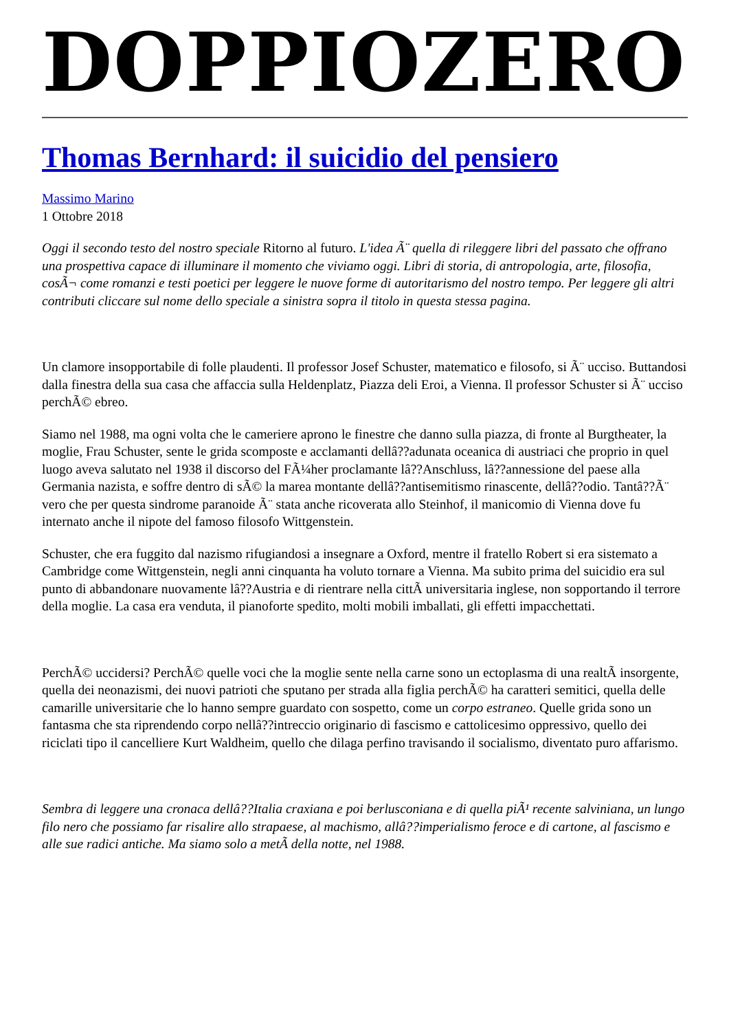DOPPIOZERO
Thomas Bernhard: il suicidio del pensiero
Massimo Marino
1 Ottobre 2018
Oggi il secondo testo del nostro speciale Ritorno al futuro. L'idea Ã¨ quella di rileggere libri del passato che offrano una prospettiva capace di illuminare il momento che viviamo oggi. Libri di storia, di antropologia, arte, filosofia, cosÃ¬ come romanzi e testi poetici per leggere le nuove forme di autoritarismo del nostro tempo. Per leggere gli altri contributi cliccare sul nome dello speciale a sinistra sopra il titolo in questa stessa pagina.
Un clamore insopportabile di folle plaudenti. Il professor Josef Schuster, matematico e filosofo, si Ã¨ ucciso. Buttandosi dalla finestra della sua casa che affaccia sulla Heldenplatz, Piazza deli Eroi, a Vienna. Il professor Schuster si Ã¨ ucciso perchÃ© ebreo.
Siamo nel 1988, ma ogni volta che le cameriere aprono le finestre che danno sulla piazza, di fronte al Burgtheater, la moglie, Frau Schuster, sente le grida scomposte e acclamanti dellâ??adunata oceanica di austriaci che proprio in quel luogo aveva salutato nel 1938 il discorso del FÃ¼her proclamante lâ??Anschluss, lâ??annessione del paese alla Germania nazista, e soffre dentro di sÃ© la marea montante dellâ??antisemitismo rinascente, dellâ??odio. Tantâ??Ã¨ vero che per questa sindrome paranoide Ã¨ stata anche ricoverata allo Steinhof, il manicomio di Vienna dove fu internato anche il nipote del famoso filosofo Wittgenstein.
Schuster, che era fuggito dal nazismo rifugiandosi a insegnare a Oxford, mentre il fratello Robert si era sistemato a Cambridge come Wittgenstein, negli anni cinquanta ha voluto tornare a Vienna. Ma subito prima del suicidio era sul punto di abbandonare nuovamente lâ??Austria e di rientrare nella cittÃ universitaria inglese, non sopportando il terrore della moglie. La casa era venduta, il pianoforte spedito, molti mobili imballati, gli effetti impacchettati.
PerchÃ© uccidersi? PerchÃ© quelle voci che la moglie sente nella carne sono un ectoplasma di una realtÃ insorgente, quella dei neonazismi, dei nuovi patrioti che sputano per strada alla figlia perchÃ© ha caratteri semitici, quella delle camarille universitarie che lo hanno sempre guardato con sospetto, come un corpo estraneo. Quelle grida sono un fantasma che sta riprendendo corpo nellâ??intreccio originario di fascismo e cattolicesimo oppressivo, quello dei riciclati tipo il cancelliere Kurt Waldheim, quello che dilaga perfino travisando il socialismo, diventato puro affarismo.
Sembra di leggere una cronaca dellâ??Italia craxiana e poi berlusconiana e di quella piÃ¹ recente salviniana, un lungo filo nero che possiamo far risalire allo strapaese, al machismo, allâ??imperialismo feroce e di cartone, al fascismo e alle sue radici antiche. Ma siamo solo a metÃ della notte, nel 1988.